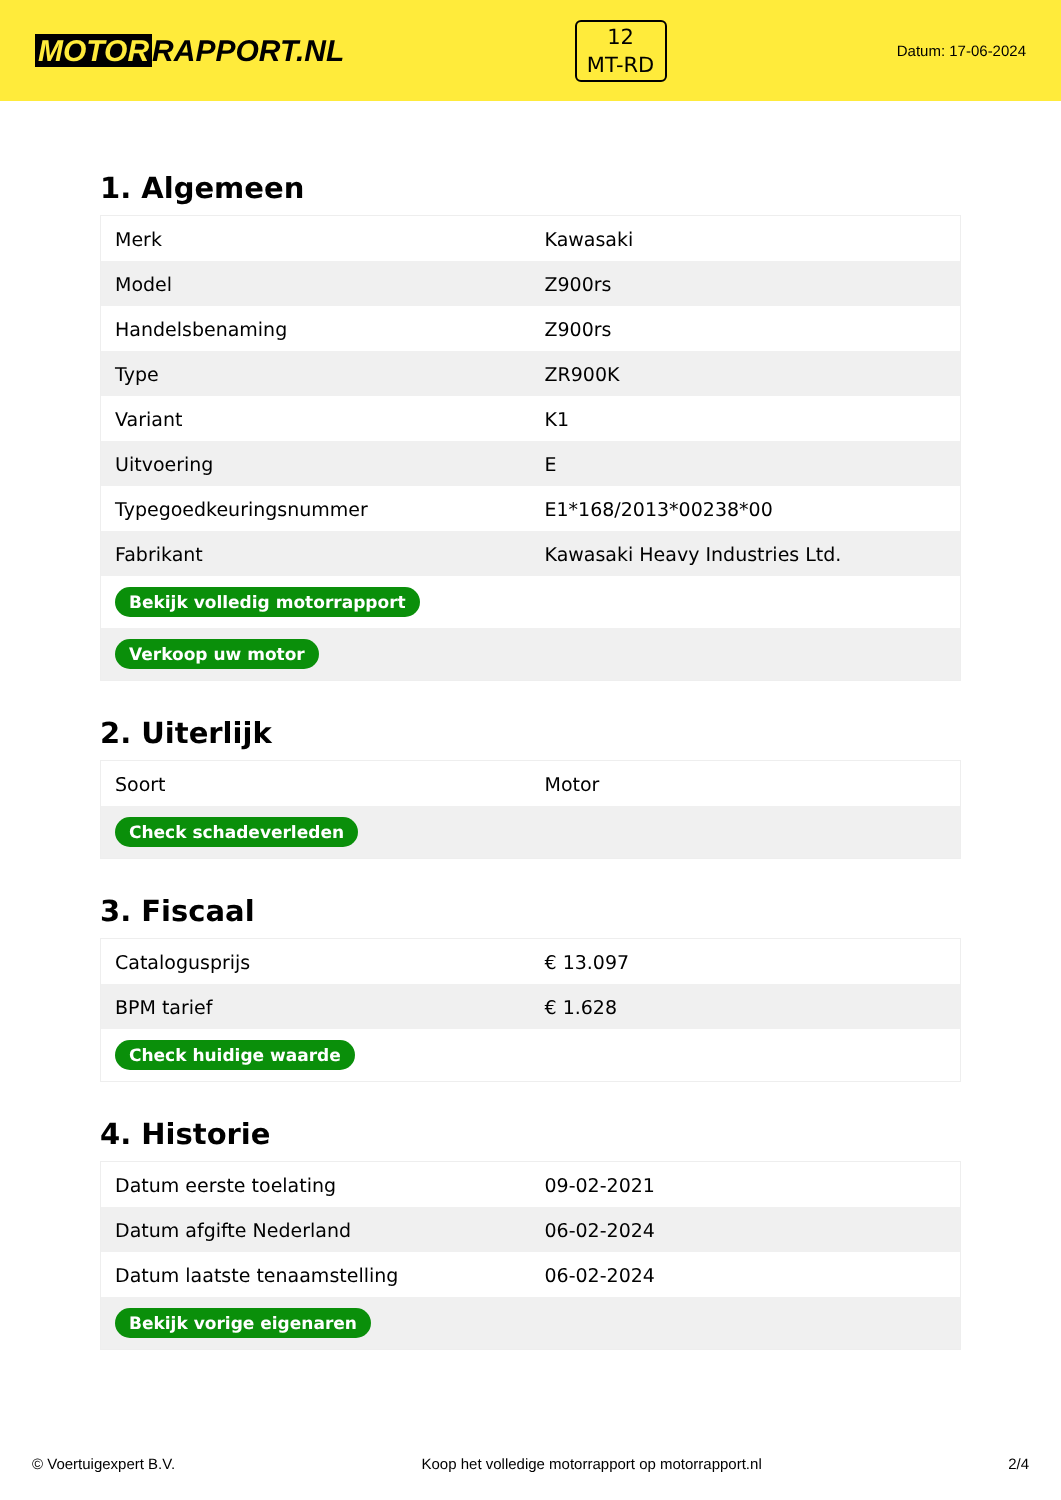MOTOR RAPPORT.NL
12
MT-RD
Datum: 17-06-2024
1. Algemeen
| Merk | Kawasaki |
| Model | Z900rs |
| Handelsbenaming | Z900rs |
| Type | ZR900K |
| Variant | K1 |
| Uitvoering | E |
| Typegoedkeuringsnummer | E1*168/2013*00238*00 |
| Fabrikant | Kawasaki Heavy Industries Ltd. |
| Bekijk volledig motorrapport | |
| Verkoop uw motor | |
2. Uiterlijk
| Soort | Motor |
| Check schadeverleden | |
3. Fiscaal
| Catalogusprijs | € 13.097 |
| BPM tarief | € 1.628 |
| Check huidige waarde | |
4. Historie
| Datum eerste toelating | 09-02-2021 |
| Datum afgifte Nederland | 06-02-2024 |
| Datum laatste tenaamstelling | 06-02-2024 |
| Bekijk vorige eigenaren | |
© Voertuigexpert B.V. Koop het volledige motorrapport op motorrapport.nl 2/4